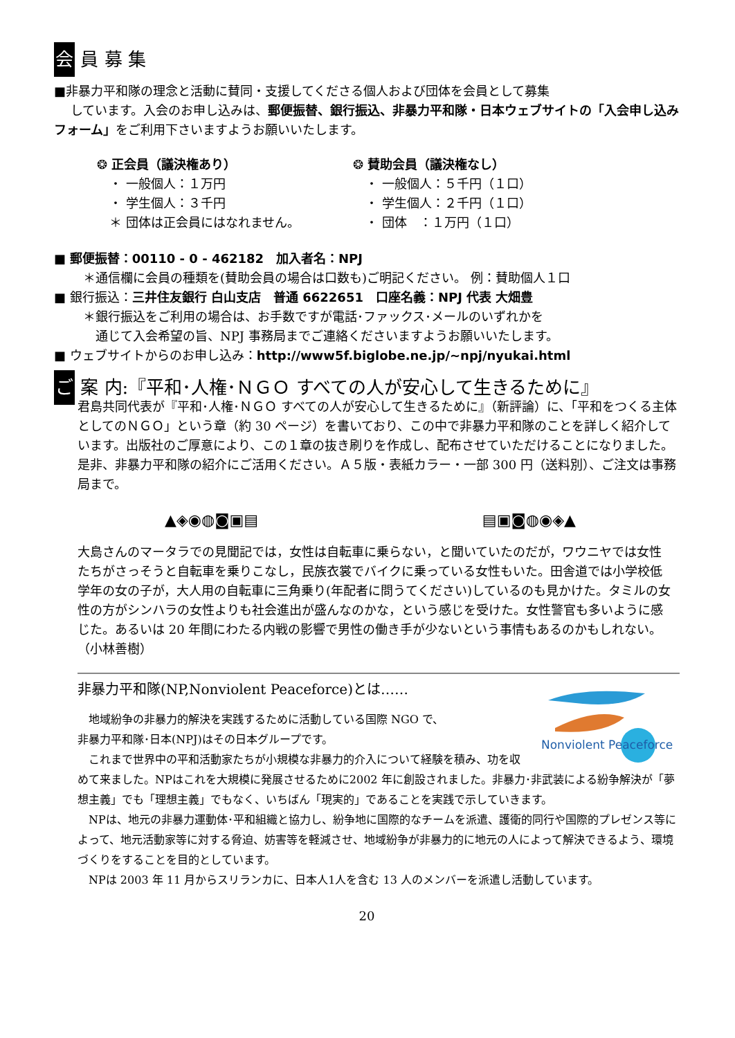会 員 募 集
■非暴力平和隊の理念と活動に賛同・支援してくださる個人および団体を会員として募集
しています。入会のお申し込みは、郵便振替、銀行振込、非暴力平和隊・日本ウェブサイトの「入会申し込みフォーム」をご利用下さいますようお願いいたします。
❂ 正会員（議決権あり）
　・ 一般個人：１万円
　・ 学生個人：３千円
　＊ 団体は正会員にはなれません。
❂ 賛助会員（議決権なし）
　・ 一般個人：５千円（１口）
　・ 学生個人：２千円（１口）
　・ 団体　：１万円（１口）
■ 郵便振替：00110 - 0 - 462182　加入者名：NPJ
　＊通信欄に会員の種類を(賛助会員の場合は口数も)ご明記ください。 例：賛助個人１口
■ 銀行振込：三井住友銀行 白山支店　普通 6622651　口座名義：NPJ 代表 大畑豊
　＊銀行振込をご利用の場合は、お手数ですが電話･ファックス･メールのいずれかを
　　通じて入会希望の旨、NPJ 事務局までご連絡くださいますようお願いいたします。
■ ウェブサイトからのお申し込み：http://www5f.biglobe.ne.jp/~npj/nyukai.html
ご 案 内:『平和･人権･ＮＧＯ すべての人が安心して生きるために』
君島共同代表が『平和･人権･ＮＧＯ すべての人が安心して生きるために』（新評論）に、「平和をつくる主体としてのＮＧＯ」という章（約 30 ページ）を書いており、この中で非暴力平和隊のことを詳しく紹介しています。出版社のご厚意により、この１章の抜き刷りを作成し、配布させていただけることになりました。是非、非暴力平和隊の紹介にご活用ください。Ａ５版・表紙カラー・一部 300 円（送料別）、ご注文は事務局まで。
▲◈◉◍◙▣▤ ▤▣◙◍◉◈▲
大島さんのマータラでの見聞記では，女性は自転車に乗らない，と聞いていたのだが，ワウニヤでは女性たちがさっそうと自転車を乗りこなし，民族衣裳でバイクに乗っている女性もいた。田舎道では小学校低学年の女の子が，大人用の自転車に三角乗り(年配者に問うてください)しているのも見かけた。タミルの女性の方がシンハラの女性よりも社会進出が盛んなのかな，という感じを受けた。女性警官も多いように感じた。あるいは 20 年間にわたる内戦の影響で男性の働き手が少ないという事情もあるのかもしれない。　　　　（小林善樹）
Nonviolent Peaceforce
非暴力平和隊(NP,Nonviolent Peaceforce)とは……
　地域紛争の非暴力的解決を実践するために活動している国際 NGO で、
非暴力平和隊･日本(NPJ)はその日本グループです。
　これまで世界中の平和活動家たちが小規模な非暴力的介入について経験を積み、功を収めて来ました。NPはこれを大規模に発展させるために2002 年に創設されました。非暴力･非武装による紛争解決が「夢想主義」でも「理想主義」でもなく、いちばん「現実的」であることを実践で示していきます。
　NPは、地元の非暴力運動体･平和組織と協力し、紛争地に国際的なチームを派遣、護衛的同行や国際的プレゼンス等によって、地元活動家等に対する脅迫、妨害等を軽減させ、地域紛争が非暴力的に地元の人によって解決できるよう、環境づくりをすることを目的としています。
　NPは 2003 年 11 月からスリランカに、日本人1人を含む 13 人のメンバーを派遣し活動しています。
20